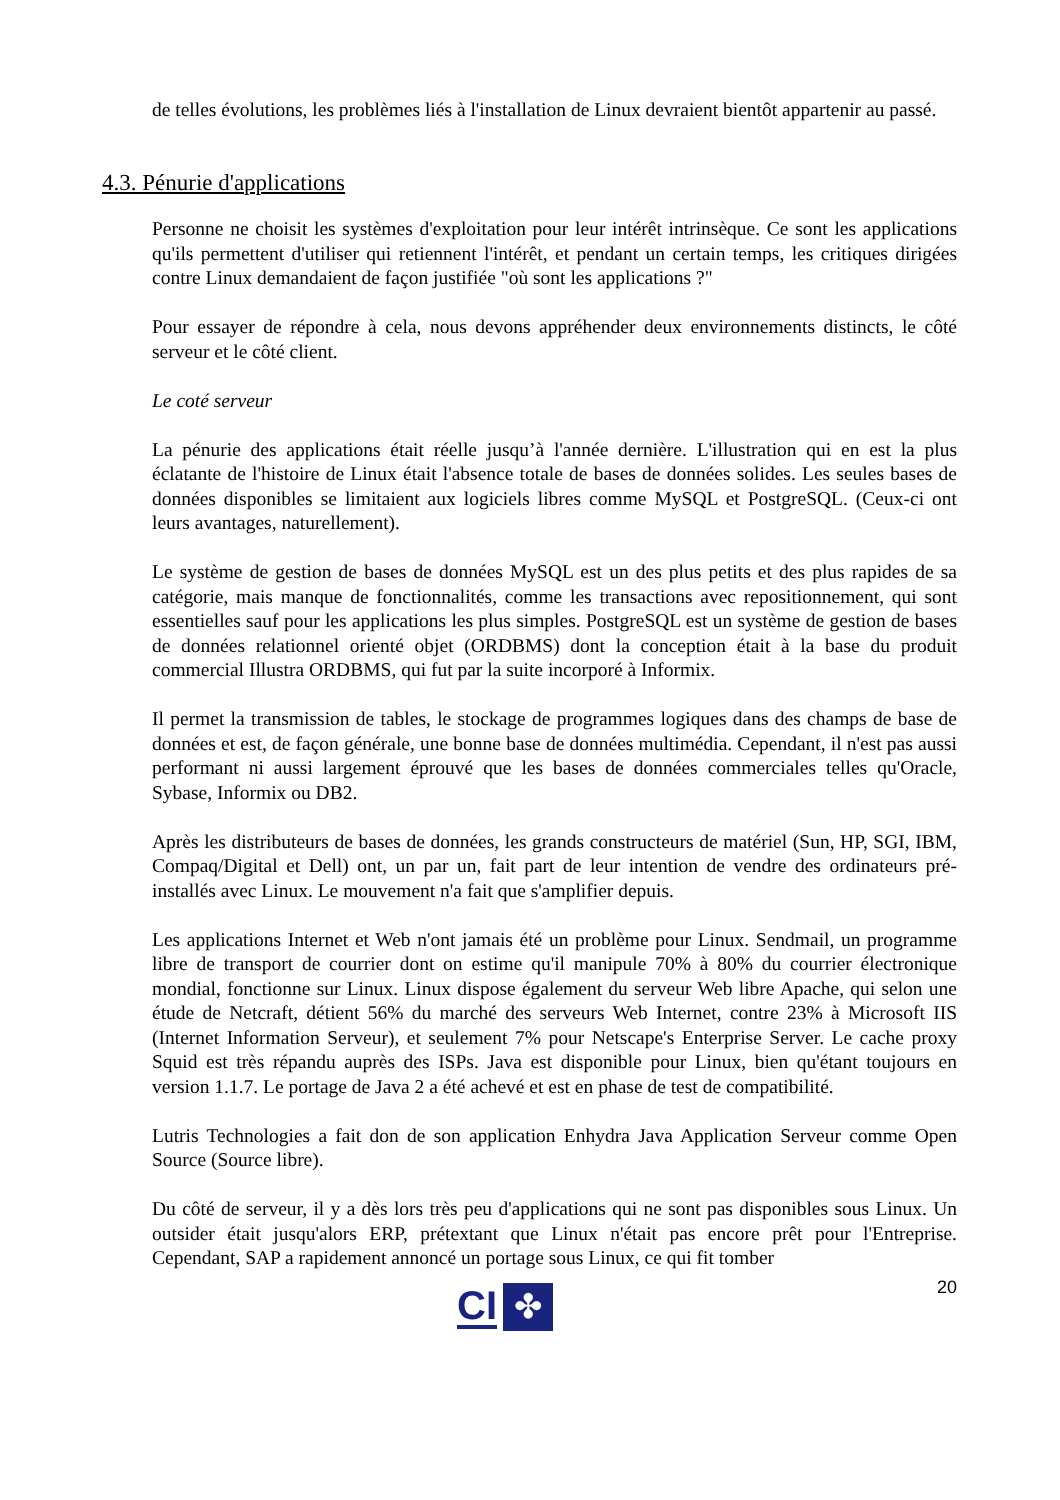de telles évolutions, les problèmes liés à l'installation de Linux devraient bientôt appartenir au passé.
4.3. Pénurie d'applications
Personne ne choisit les systèmes d'exploitation pour leur intérêt intrinsèque. Ce sont les applications qu'ils permettent d'utiliser qui retiennent l'intérêt, et pendant un certain temps, les critiques dirigées contre Linux demandaient de façon justifiée "où sont les applications ?"
Pour essayer de répondre à cela, nous devons appréhender deux environnements distincts, le côté serveur et le côté client.
Le coté serveur
La pénurie des applications était réelle jusqu’à l'année dernière. L'illustration qui en est la plus éclatante de l'histoire de Linux était l'absence totale de bases de données solides. Les seules bases de données disponibles se limitaient aux logiciels libres comme MySQL et PostgreSQL. (Ceux-ci ont leurs avantages, naturellement).
Le système de gestion de bases de données MySQL est un des plus petits et des plus rapides de sa catégorie, mais manque de fonctionnalités, comme les transactions avec repositionnement, qui sont essentielles sauf pour les applications les plus simples. PostgreSQL est un système de gestion de bases de données relationnel orienté objet (ORDBMS) dont la conception était à la base du produit commercial Illustra ORDBMS, qui fut par la suite incorporé à Informix.
Il permet la transmission de tables, le stockage de programmes logiques dans des champs de base de données et est, de façon générale, une bonne base de données multimédia. Cependant, il n'est pas aussi performant ni aussi largement éprouvé que les bases de données commerciales telles qu'Oracle, Sybase, Informix ou DB2.
Après les distributeurs de bases de données, les grands constructeurs de matériel (Sun, HP, SGI, IBM, Compaq/Digital et Dell) ont, un par un, fait part de leur intention de vendre des ordinateurs pré-installés avec Linux. Le mouvement n'a fait que s'amplifier depuis.
Les applications Internet et Web n'ont jamais été un problème pour Linux. Sendmail, un programme libre de transport de courrier dont on estime qu'il manipule 70% à 80% du courrier électronique mondial, fonctionne sur Linux. Linux dispose également du serveur Web libre Apache, qui selon une étude de Netcraft, détient 56% du marché des serveurs Web Internet, contre 23% à Microsoft IIS (Internet Information Serveur), et seulement 7% pour Netscape's Enterprise Server. Le cache proxy Squid est très répandu auprès des ISPs. Java est disponible pour Linux, bien qu'étant toujours en version 1.1.7. Le portage de Java 2 a été achevé et est en phase de test de compatibilité.
Lutris Technologies a fait don de son application Enhydra Java Application Serveur comme Open Source (Source libre).
Du côté de serveur, il y a dès lors très peu d'applications qui ne sont pas disponibles sous Linux. Un outsider était jusqu'alors ERP, prétextant que Linux n'était pas encore prêt pour l'Entreprise. Cependant, SAP a rapidement annoncé un portage sous Linux, ce qui fit tomber
CI ✤ 20